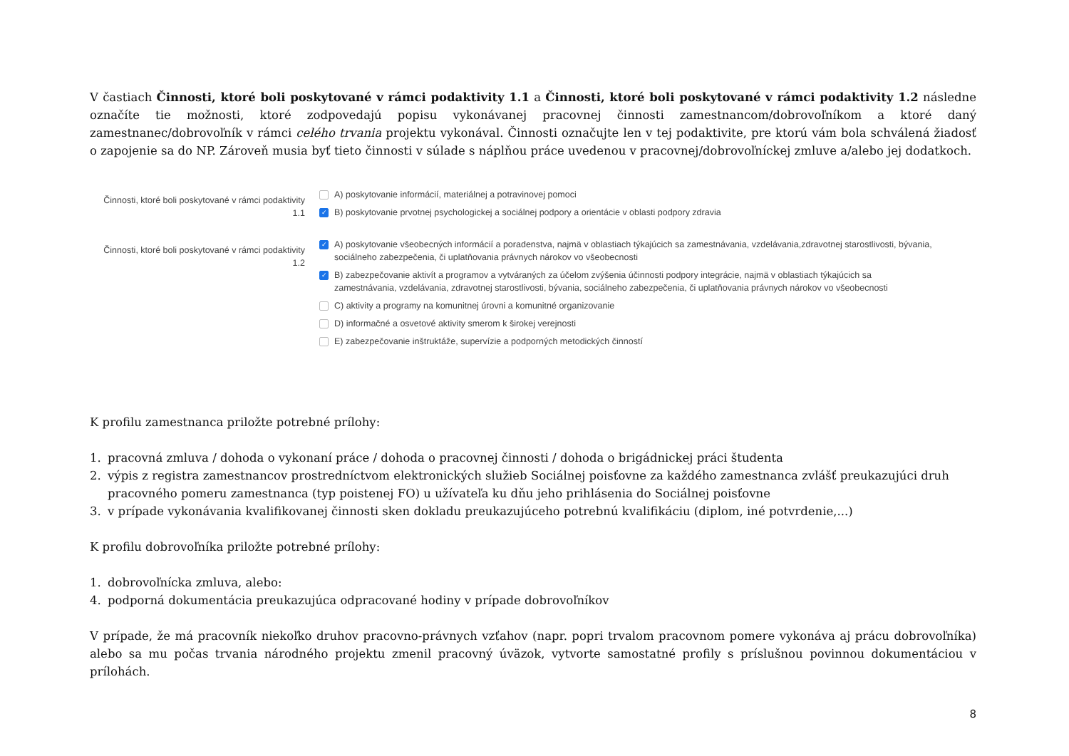V častiach Činnosti, ktoré boli poskytované v rámci podaktivity 1.1 a Činnosti, ktoré boli poskytované v rámci podaktivity 1.2 následne označíte tie možnosti, ktoré zodpovedajú popisu vykonávanej pracovnej činnosti zamestnancom/dobrovoľníkom a ktoré daný zamestnanec/dobrovoľník v rámci celého trvania projektu vykonával. Činnosti označujte len v tej podaktivite, pre ktorú vám bola schválená žiadosť o zapojenie sa do NP. Zároveň musia byť tieto činnosti v súlade s náplňou práce uvedenou v pracovnej/dobrovoľníckej zmluve a/alebo jej dodatkoch.
Činnosti, ktoré boli poskytované v rámci podaktivity 1.1
A) poskytovanie informácií, materiálnej a potravinovej pomoci
✓ B) poskytovanie prvotnej psychologickej a sociálnej podpory a orientácie v oblasti podpory zdravia
Činnosti, ktoré boli poskytované v rámci podaktivity 1.2
✓ A) poskytovanie všeobecných informácií a poradenstva, najmä v oblastiach týkajúcich sa zamestnávania, vzdelávania,zdravotnej starostlivosti, bývania, sociálneho zabezpečenia, či uplatňovania právnych nárokov vo všeobecnosti
✓ B) zabezpečovanie aktivít a programov a vytváraných za účelom zvýšenia účinnosti podpory integrácie, najmä v oblastiach týkajúcich sa zamestnávania, vzdelávania, zdravotnej starostlivosti, bývania, sociálneho zabezpečenia, či uplatňovania právnych nárokov vo všeobecnosti
C) aktivity a programy na komunitnej úrovni a komunitné organizovanie
D) informačné a osvetové aktivity smerom k širokej verejnosti
E) zabezpečovanie inštruktáže, supervízie a podporných metodických činností
K profilu zamestnanca priložte potrebné prílohy:
1. pracovná zmluva / dohoda o vykonaní práce / dohoda o pracovnej činnosti / dohoda o brigádnickej práci študenta
2. výpis z registra zamestnancov prostredníctvom elektronických služieb Sociálnej poisťovne za každého zamestnanca zvlášť preukazujúci druh pracovného pomeru zamestnanca (typ poistenej FO) u užívateľa ku dňu jeho prihlásenia do Sociálnej poisťovne
3. v prípade vykonávania kvalifikovanej činnosti sken dokladu preukazujúceho potrebnú kvalifikáciu (diplom, iné potvrdenie,...)
K profilu dobrovoľníka priložte potrebné prílohy:
1. dobrovoľnícka zmluva, alebo:
4. podporná dokumentácia preukazujúca odpracované hodiny v prípade dobrovoľníkov
V prípade, že má pracovník niekoľko druhov pracovno-právnych vzťahov (napr. popri trvalom pracovnom pomere vykonáva aj prácu dobrovoľníka) alebo sa mu počas trvania národného projektu zmenil pracovný úväzok, vytvorte samostatné profily s príslušnou povinnou dokumentáciou v prílohách.
8